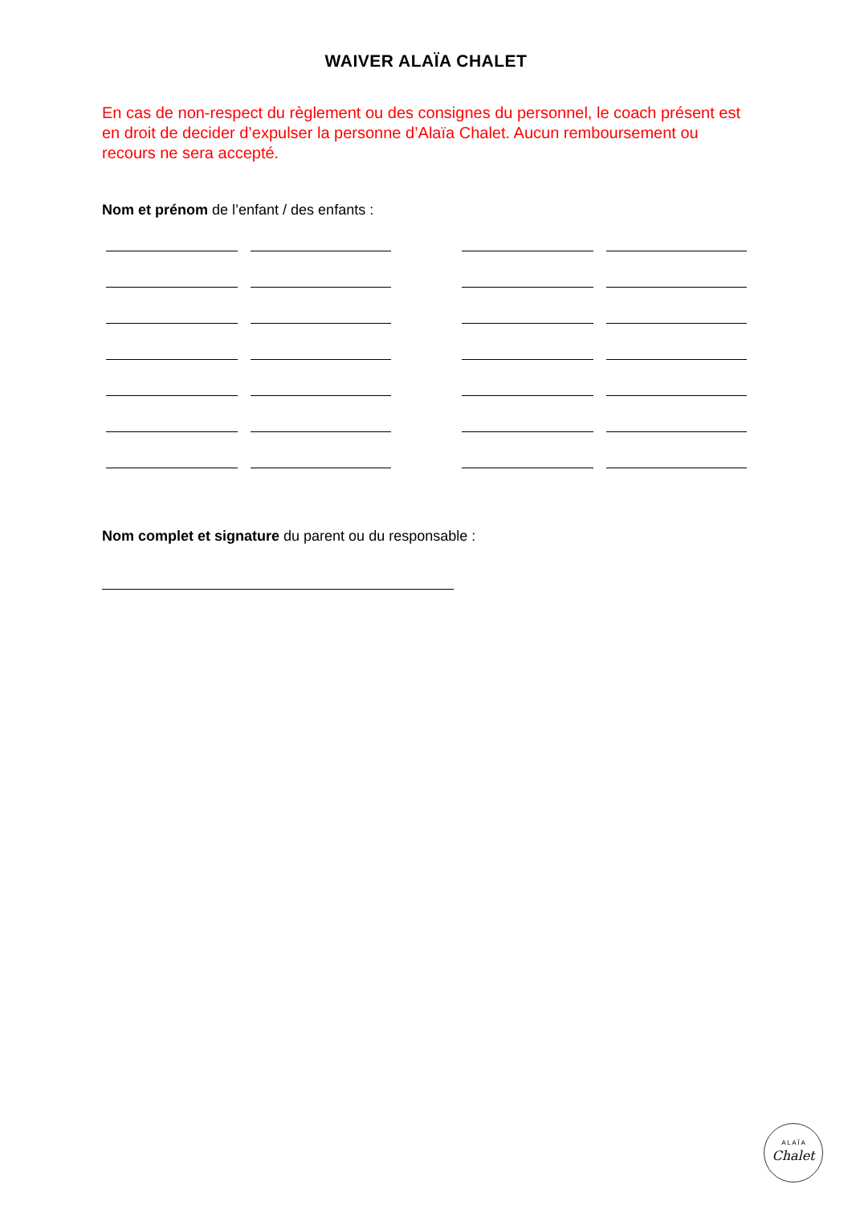WAIVER ALAÏA CHALET
En cas de non-respect du règlement ou des consignes du personnel, le coach présent est en droit de decider d’expulser la personne d’Alaïa Chalet. Aucun remboursement ou recours ne sera accepté.
Nom et prénom de l’enfant / des enfants :
Nom complet et signature du parent ou du responsable :
A L A Ï A
Chalet